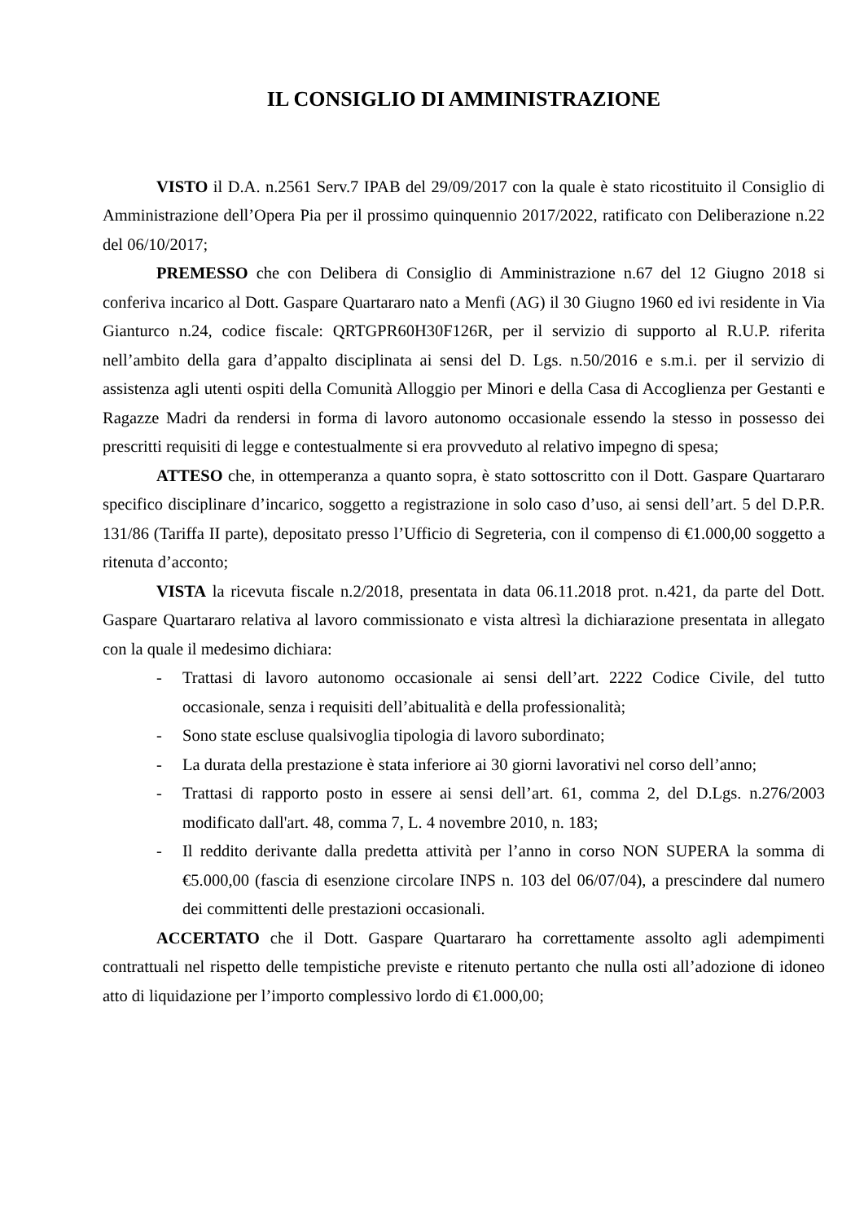IL CONSIGLIO DI AMMINISTRAZIONE
VISTO il D.A. n.2561 Serv.7 IPAB del 29/09/2017 con la quale è stato ricostituito il Consiglio di Amministrazione dell’Opera Pia per il prossimo quinquennio 2017/2022, ratificato con Deliberazione n.22 del 06/10/2017;
PREMESSO che con Delibera di Consiglio di Amministrazione n.67 del 12 Giugno 2018 si conferiva incarico al Dott. Gaspare Quartararo nato a Menfi (AG) il 30 Giugno 1960 ed ivi residente in Via Gianturco n.24, codice fiscale: QRTGPR60H30F126R, per il servizio di supporto al R.U.P. riferita nell’ambito della gara d’appalto disciplinata ai sensi del D. Lgs. n.50/2016 e s.m.i. per il servizio di assistenza agli utenti ospiti della Comunità Alloggio per Minori e della Casa di Accoglienza per Gestanti e Ragazze Madri da rendersi in forma di lavoro autonomo occasionale essendo la stesso in possesso dei prescritti requisiti di legge e contestualmente si era provveduto al relativo impegno di spesa;
ATTESO che, in ottemperanza a quanto sopra, è stato sottoscritto con il Dott. Gaspare Quartararo specifico disciplinare d’incarico, soggetto a registrazione in solo caso d’uso, ai sensi dell’art. 5 del D.P.R. 131/86 (Tariffa II parte), depositato presso l’Ufficio di Segreteria, con il compenso di €1.000,00 soggetto a ritenuta d’acconto;
VISTA la ricevuta fiscale n.2/2018, presentata in data 06.11.2018 prot. n.421, da parte del Dott. Gaspare Quartararo relativa al lavoro commissionato e vista altresì la dichiarazione presentata in allegato con la quale il medesimo dichiara:
- Trattasi di lavoro autonomo occasionale ai sensi dell’art. 2222 Codice Civile, del tutto occasionale, senza i requisiti dell’abitualità e della professionalità;
- Sono state escluse qualsivoglia tipologia di lavoro subordinato;
- La durata della prestazione è stata inferiore ai 30 giorni lavorativi nel corso dell’anno;
- Trattasi di rapporto posto in essere ai sensi dell’art. 61, comma 2, del D.Lgs. n.276/2003 modificato dall'art. 48, comma 7, L. 4 novembre 2010, n. 183;
- Il reddito derivante dalla predetta attività per l’anno in corso NON SUPERA la somma di €5.000,00 (fascia di esenzione circolare INPS n. 103 del 06/07/04), a prescindere dal numero dei committenti delle prestazioni occasionali.
ACCERTATO che il Dott. Gaspare Quartararo ha correttamente assolto agli adempimenti contrattuali nel rispetto delle tempistiche previste e ritenuto pertanto che nulla osti all’adozione di idoneo atto di liquidazione per l’importo complessivo lordo di €1.000,00;